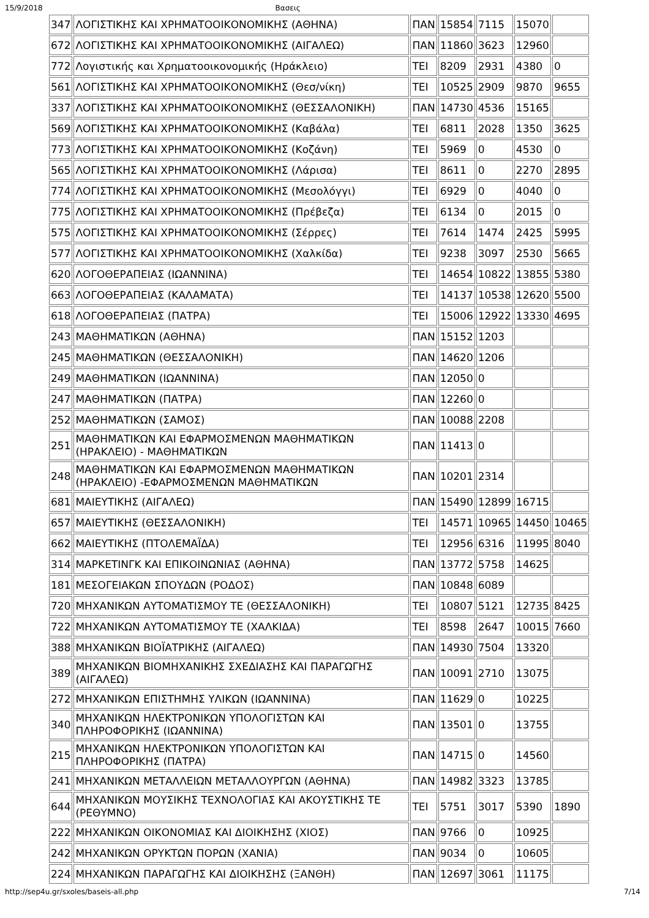15/9/2018 Βασεις
| 347 | ΛΟΓΙΣΤΙΚΗΣ ΚΑΙ ΧΡΗΜΑΤΟΟΙΚΟΝΟΜΙΚΗΣ (ΑΘΗΝΑ) | ΠΑΝ | 15854 | 7115 | 15070 | |
| 672 | ΛΟΓΙΣΤΙΚΗΣ ΚΑΙ ΧΡΗΜΑΤΟΟΙΚΟΝΟΜΙΚΗΣ (ΑΙΓΑΛΕΩ) | ΠΑΝ | 11860 | 3623 | 12960 | |
| 772 | Λογιστικής και Χρηματοοικονομικής (Ηράκλειο) | ΤΕΙ | 8209 | 2931 | 4380 | 0 |
| 561 | ΛΟΓΙΣΤΙΚΗΣ ΚΑΙ ΧΡΗΜΑΤΟΟΙΚΟΝΟΜΙΚΗΣ (Θεσ/νίκη) | ΤΕΙ | 10525 | 2909 | 9870 | 9655 |
| 337 | ΛΟΓΙΣΤΙΚΗΣ ΚΑΙ ΧΡΗΜΑΤΟΟΙΚΟΝΟΜΙΚΗΣ (ΘΕΣΣΑΛΟΝΙΚΗ) | ΠΑΝ | 14730 | 4536 | 15165 | |
| 569 | ΛΟΓΙΣΤΙΚΗΣ ΚΑΙ ΧΡΗΜΑΤΟΟΙΚΟΝΟΜΙΚΗΣ (Καβάλα) | ΤΕΙ | 6811 | 2028 | 1350 | 3625 |
| 773 | ΛΟΓΙΣΤΙΚΗΣ ΚΑΙ ΧΡΗΜΑΤΟΟΙΚΟΝΟΜΙΚΗΣ (Κοζάνη) | ΤΕΙ | 5969 | 0 | 4530 | 0 |
| 565 | ΛΟΓΙΣΤΙΚΗΣ ΚΑΙ ΧΡΗΜΑΤΟΟΙΚΟΝΟΜΙΚΗΣ (Λάρισα) | ΤΕΙ | 8611 | 0 | 2270 | 2895 |
| 774 | ΛΟΓΙΣΤΙΚΗΣ ΚΑΙ ΧΡΗΜΑΤΟΟΙΚΟΝΟΜΙΚΗΣ (Μεσολόγγι) | ΤΕΙ | 6929 | 0 | 4040 | 0 |
| 775 | ΛΟΓΙΣΤΙΚΗΣ ΚΑΙ ΧΡΗΜΑΤΟΟΙΚΟΝΟΜΙΚΗΣ (Πρέβεζα) | ΤΕΙ | 6134 | 0 | 2015 | 0 |
| 575 | ΛΟΓΙΣΤΙΚΗΣ ΚΑΙ ΧΡΗΜΑΤΟΟΙΚΟΝΟΜΙΚΗΣ (Σέρρες) | ΤΕΙ | 7614 | 1474 | 2425 | 5995 |
| 577 | ΛΟΓΙΣΤΙΚΗΣ ΚΑΙ ΧΡΗΜΑΤΟΟΙΚΟΝΟΜΙΚΗΣ (Χαλκίδα) | ΤΕΙ | 9238 | 3097 | 2530 | 5665 |
| 620 | ΛΟΓΟΘΕΡΑΠΕΙΑΣ (ΙΩΑΝΝΙΝΑ) | ΤΕΙ | 14654 | 10822 | 13855 | 5380 |
| 663 | ΛΟΓΟΘΕΡΑΠΕΙΑΣ (ΚΑΛΑΜΑΤΑ) | ΤΕΙ | 14137 | 10538 | 12620 | 5500 |
| 618 | ΛΟΓΟΘΕΡΑΠΕΙΑΣ (ΠΑΤΡΑ) | ΤΕΙ | 15006 | 12922 | 13330 | 4695 |
| 243 | ΜΑΘΗΜΑΤΙΚΩΝ (ΑΘΗΝΑ) | ΠΑΝ | 15152 | 1203 | | |
| 245 | ΜΑΘΗΜΑΤΙΚΩΝ (ΘΕΣΣΑΛΟΝΙΚΗ) | ΠΑΝ | 14620 | 1206 | | |
| 249 | ΜΑΘΗΜΑΤΙΚΩΝ (ΙΩΑΝΝΙΝΑ) | ΠΑΝ | 12050 | 0 | | |
| 247 | ΜΑΘΗΜΑΤΙΚΩΝ (ΠΑΤΡΑ) | ΠΑΝ | 12260 | 0 | | |
| 252 | ΜΑΘΗΜΑΤΙΚΩΝ (ΣΑΜΟΣ) | ΠΑΝ | 10088 | 2208 | | |
| 251 | ΜΑΘΗΜΑΤΙΚΩΝ ΚΑΙ ΕΦΑΡΜΟΣΜΕΝΩΝ ΜΑΘΗΜΑΤΙΚΩΝ (ΗΡΑΚΛΕΙΟ) - ΜΑΘΗΜΑΤΙΚΩΝ | ΠΑΝ | 11413 | 0 | | |
| 248 | ΜΑΘΗΜΑΤΙΚΩΝ ΚΑΙ ΕΦΑΡΜΟΣΜΕΝΩΝ ΜΑΘΗΜΑΤΙΚΩΝ (ΗΡΑΚΛΕΙΟ) -ΕΦΑΡΜΟΣΜΕΝΩΝ ΜΑΘΗΜΑΤΙΚΩΝ | ΠΑΝ | 10201 | 2314 | | |
| 681 | ΜΑΙΕΥΤΙΚΗΣ (ΑΙΓΑΛΕΩ) | ΠΑΝ | 15490 | 12899 | 16715 | |
| 657 | ΜΑΙΕΥΤΙΚΗΣ (ΘΕΣΣΑΛΟΝΙΚΗ) | ΤΕΙ | 14571 | 10965 | 14450 | 10465 |
| 662 | ΜΑΙΕΥΤΙΚΗΣ (ΠΤΟΛΕΜΑΪΔΑ) | ΤΕΙ | 12956 | 6316 | 11995 | 8040 |
| 314 | ΜΑΡΚΕΤΙΝΓΚ ΚΑΙ ΕΠΙΚΟΙΝΩΝΙΑΣ (ΑΘΗΝΑ) | ΠΑΝ | 13772 | 5758 | 14625 | |
| 181 | ΜΕΣΟΓΕΙΑΚΩΝ ΣΠΟΥΔΩΝ (ΡΟΔΟΣ) | ΠΑΝ | 10848 | 6089 | | |
| 720 | ΜΗΧΑΝΙΚΩΝ ΑΥΤΟΜΑΤΙΣΜΟΥ ΤΕ (ΘΕΣΣΑΛΟΝΙΚΗ) | ΤΕΙ | 10807 | 5121 | 12735 | 8425 |
| 722 | ΜΗΧΑΝΙΚΩΝ ΑΥΤΟΜΑΤΙΣΜΟΥ ΤΕ (ΧΑΛΚΙΔΑ) | ΤΕΙ | 8598 | 2647 | 10015 | 7660 |
| 388 | ΜΗΧΑΝΙΚΩΝ ΒΙΟΪΑΤΡΙΚΗΣ (ΑΙΓΑΛΕΩ) | ΠΑΝ | 14930 | 7504 | 13320 | |
| 389 | ΜΗΧΑΝΙΚΩΝ ΒΙΟΜΗΧΑΝΙΚΗΣ ΣΧΕΔΙΑΣΗΣ ΚΑΙ ΠΑΡΑΓΩΓΗΣ (ΑΙΓΑΛΕΩ) | ΠΑΝ | 10091 | 2710 | 13075 | |
| 272 | ΜΗΧΑΝΙΚΩΝ ΕΠΙΣΤΗΜΗΣ ΥΛΙΚΩΝ (ΙΩΑΝΝΙΝΑ) | ΠΑΝ | 11629 | 0 | 10225 | |
| 340 | ΜΗΧΑΝΙΚΩΝ ΗΛΕΚΤΡΟΝΙΚΩΝ ΥΠΟΛΟΓΙΣΤΩΝ ΚΑΙ ΠΛΗΡΟΦΟΡΙΚΗΣ (ΙΩΑΝΝΙΝΑ) | ΠΑΝ | 13501 | 0 | 13755 | |
| 215 | ΜΗΧΑΝΙΚΩΝ ΗΛΕΚΤΡΟΝΙΚΩΝ ΥΠΟΛΟΓΙΣΤΩΝ ΚΑΙ ΠΛΗΡΟΦΟΡΙΚΗΣ (ΠΑΤΡΑ) | ΠΑΝ | 14715 | 0 | 14560 | |
| 241 | ΜΗΧΑΝΙΚΩΝ ΜΕΤΑΛΛΕΙΩΝ ΜΕΤΑΛΛΟΥΡΓΩΝ (ΑΘΗΝΑ) | ΠΑΝ | 14982 | 3323 | 13785 | |
| 644 | ΜΗΧΑΝΙΚΩΝ ΜΟΥΣΙΚΗΣ ΤΕΧΝΟΛΟΓΙΑΣ ΚΑΙ ΑΚΟΥΣΤΙΚΗΣ ΤΕ (ΡΕΘΥΜΝΟ) | ΤΕΙ | 5751 | 3017 | 5390 | 1890 |
| 222 | ΜΗΧΑΝΙΚΩΝ ΟΙΚΟΝΟΜΙΑΣ ΚΑΙ ΔΙΟΙΚΗΣΗΣ (ΧΙΟΣ) | ΠΑΝ | 9766 | 0 | 10925 | |
| 242 | ΜΗΧΑΝΙΚΩΝ ΟΡΥΚΤΩΝ ΠΟΡΩΝ (ΧΑΝΙΑ) | ΠΑΝ | 9034 | 0 | 10605 | |
| 224 | ΜΗΧΑΝΙΚΩΝ ΠΑΡΑΓΩΓΗΣ ΚΑΙ ΔΙΟΙΚΗΣΗΣ (ΞΑΝΘΗ) | ΠΑΝ | 12697 | 3061 | 11175 | |
http://sep4u.gr/sxoles/baseis-all.php 7/14